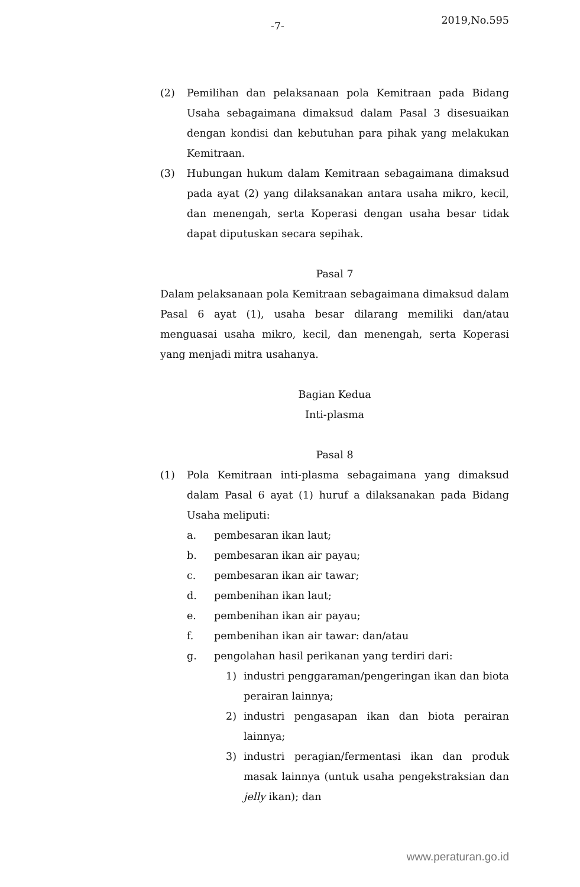-7- 2019,No.595
(2) Pemilihan dan pelaksanaan pola Kemitraan pada Bidang Usaha sebagaimana dimaksud dalam Pasal 3 disesuaikan dengan kondisi dan kebutuhan para pihak yang melakukan Kemitraan.
(3) Hubungan hukum dalam Kemitraan sebagaimana dimaksud pada ayat (2) yang dilaksanakan antara usaha mikro, kecil, dan menengah, serta Koperasi dengan usaha besar tidak dapat diputuskan secara sepihak.
Pasal 7
Dalam pelaksanaan pola Kemitraan sebagaimana dimaksud dalam Pasal 6 ayat (1), usaha besar dilarang memiliki dan/atau menguasai usaha mikro, kecil, dan menengah, serta Koperasi yang menjadi mitra usahanya.
Bagian Kedua
Inti-plasma
Pasal 8
(1) Pola Kemitraan inti-plasma sebagaimana yang dimaksud dalam Pasal 6 ayat (1) huruf a dilaksanakan pada Bidang Usaha meliputi:
a. pembesaran ikan laut;
b. pembesaran ikan air payau;
c. pembesaran ikan air tawar;
d. pembenihan ikan laut;
e. pembenihan ikan air payau;
f. pembenihan ikan air tawar: dan/atau
g. pengolahan hasil perikanan yang terdiri dari:
1) industri penggaraman/pengeringan ikan dan biota perairan lainnya;
2) industri pengasapan ikan dan biota perairan lainnya;
3) industri peragian/fermentasi ikan dan produk masak lainnya (untuk usaha pengekstraksian dan jelly ikan); dan
www.peraturan.go.id